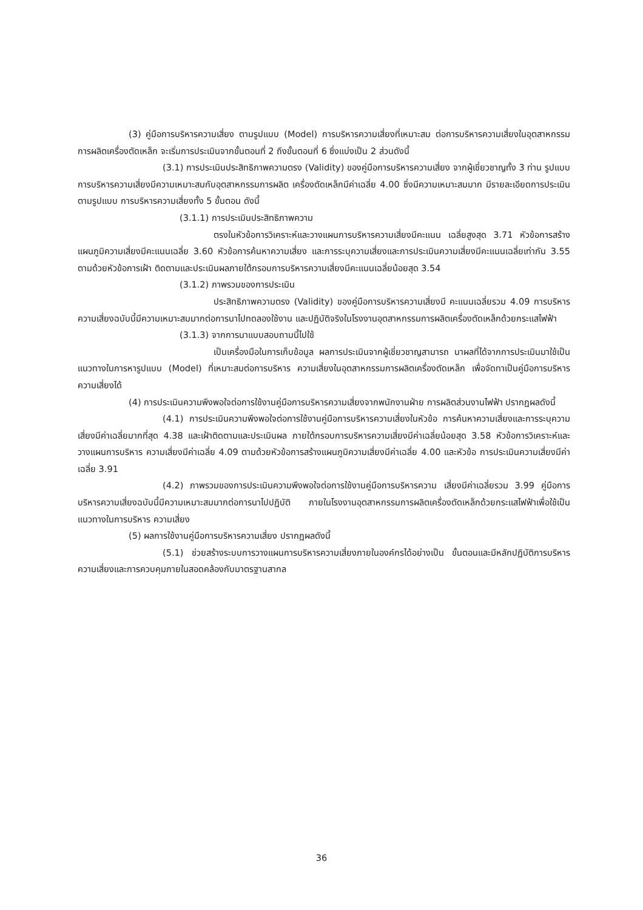(3) คู่มือการบริหารความเสี่ยง ตามรูปแบบ (Model) การบริหารความเสี่ยงที่เหมาะสม ต่อการบริหารความเสี่ยงในอุตสาหกรรมการผลิตเครื่องตัดเหล็ก จะเริ่มการประเมินจากขั้นตอนที่ 2 ถึงขั้นตอนที่ 6 ซึ่งแบ่งเป็น 2 ส่วนดังนี้
(3.1) การประเมินประสิทธิภาพความตรง (Validity) ของคู่มือการบริหารความเสี่ยง จากผู้เชี่ยวชาญทั้ง 3 ท่าน รูปแบบการบริหารความเสี่ยงมีความเหมาะสมกับอุตสาหกรรมการผลิต เครื่องตัดเหล็กมีค่าเฉลี่ย 4.00 ซึ่งมีความเหมาะสมมาก มีรายละเอียดการประเมินตามรูปแบบ การบริหารความเสี่ยงทั้ง 5 ขั้นตอน ดังนี้
(3.1.1) การประเมินประสิทธิภาพความ
ตรงในหัวข้อการวิเคราะห์และวางแผนการบริหารความเสี่ยงมีคะแนน เฉลี่ยสูงสุด 3.71 หัวข้อการสร้างแผนภูมิความเสี่ยงมีคะแนนเฉลี่ย 3.60 หัวข้อการค้นหาความเสี่ยง และการระบุความเสี่ยงและการประเมินความเสี่ยงมีคะแนนเฉลี่ยเท่ากัน 3.55 ตามด้วยหัวข้อการเฝ้า ติดตามและประเมินผลภายใต้กรอบการบริหารความเสี่ยงมีคะแนนเฉลี่ยน้อยสุด 3.54
(3.1.2) ภาพรวมของการประเมิน
ประสิทธิภาพความตรง (Validity) ของคู่มือการบริหารความเสี่ยงมี คะแนนเฉลี่ยรวม 4.09 การบริหารความเสี่ยงฉบับนี้มีความเหมาะสมมากต่อการนาไปทดลองใช้งาน และปฏิบัติจริงในโรงงานอุตสาหกรรมการผลิตเครื่องตัดเหล็กด้วยกระแสไฟฟ้า
(3.1.3) จากการนาแบบสอบถามนี้ไปใช้
เป็นเครื่องมือในการเก็บข้อมูล ผลการประเมินจากผู้เชี่ยวชาญสามารถ นาผลที่ได้จากการประเมินมาใช้เป็นแนวทางในการหารูปแบบ (Model) ที่เหมาะสมต่อการบริหาร ความเสี่ยงในอุตสาหกรรมการผลิตเครื่องตัดเหล็ก เพื่อจัดทาเป็นคู่มือการบริหารความเสี่ยงได้
(4) การประเมินความพึงพอใจต่อการใช้งานคู่มือการบริหารความเสี่ยงจากพนักงานฝ่าย การผลิตส่วนงานไฟฟ้า ปรากฏผลดังนี้
(4.1) การประเมินความพึงพอใจต่อการใช้งานคู่มือการบริหารความเสี่ยงในหัวข้อ การค้นหาความเสี่ยงและการระบุความเสี่ยงมีค่าเฉลี่ยมากที่สุด 4.38 และเฝ้าติดตามและประเมินผล ภายใต้กรอบการบริหารความเสี่ยงมีค่าเฉลี่ยน้อยสุด 3.58 หัวข้อการวิเคราะห์และวางแผนการบริหาร ความเสี่ยงมีค่าเฉลี่ย 4.09 ตามด้วยหัวข้อการสร้างแผนภูมิความเสี่ยงมีค่าเฉลี่ย 4.00 และหัวข้อ การประเมินความเสี่ยงมีค่าเฉลี่ย 3.91
(4.2) ภาพรวมของการประเมินความพึงพอใจต่อการใช้งานคู่มือการบริหารความ เสี่ยงมีค่าเฉลี่ยรวม 3.99 คู่มือการบริหารความเสี่ยงฉบับนี้มีความเหมาะสมมากต่อการนาไปปฏิบัติ ภายในโรงงานอุตสาหกรรมการผลิตเครื่องตัดเหล็กด้วยกระแสไฟฟ้าเพื่อใช้เป็นแนวทางในการบริหาร ความเสี่ยง
(5) ผลการใช้งานคู่มือการบริหารความเสี่ยง ปรากฏผลดังนี้
(5.1) ช่วยสร้างระบบการวางแผนการบริหารความเสี่ยงภายในองค์กรได้อย่างเป็น ขั้นตอนและมีหลักปฏิบัติการบริหารความเสี่ยงและการควบคุมภายในสอดคล้องกับมาตรฐานสากล
36